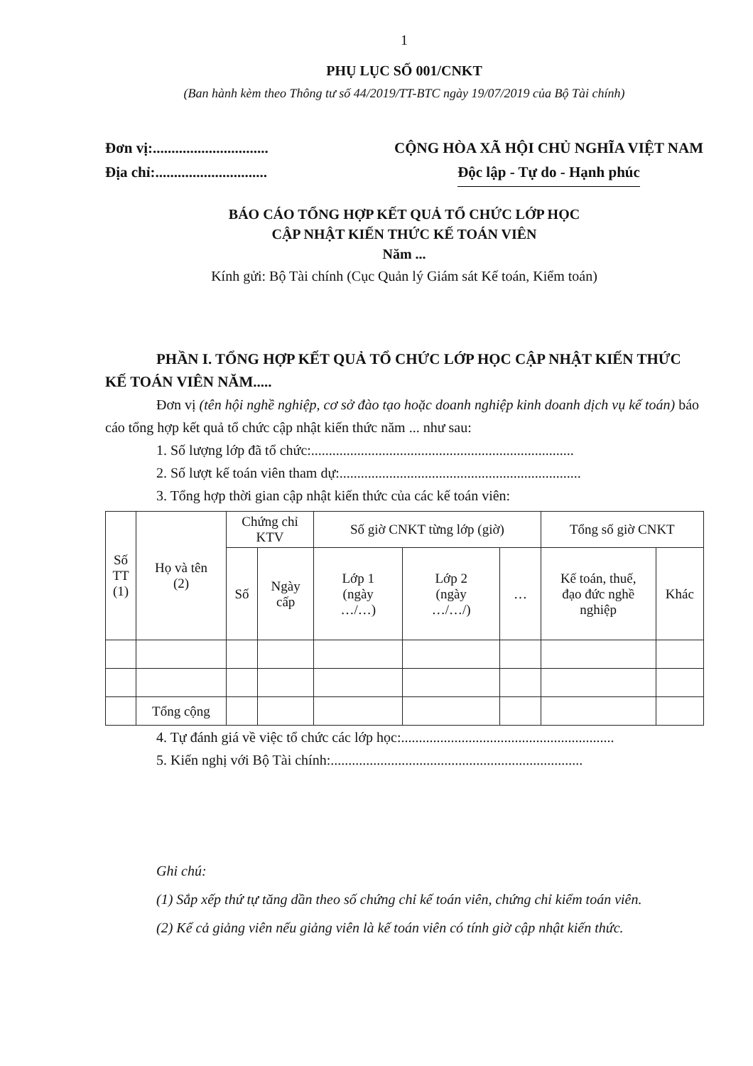1
PHỤ LỤC SỐ 001/CNKT
(Ban hành kèm theo Thông tư số 44/2019/TT-BTC ngày 19/07/2019 của Bộ Tài chính)
Đơn vị:...............................
Địa chỉ:..............................
CỘNG HÒA XÃ HỘI CHỦ NGHĨA VIỆT NAM
Độc lập - Tự do - Hạnh phúc
BÁO CÁO TỔNG HỢP KẾT QUẢ TỔ CHỨC LỚP HỌC
CẬP NHẬT KIẾN THỨC KẾ TOÁN VIÊN
Năm ...
Kính gửi: Bộ Tài chính (Cục Quản lý Giám sát Kế toán, Kiểm toán)
PHẦN I. TỔNG HỢP KẾT QUẢ TỔ CHỨC LỚP HỌC CẬP NHẬT KIẾN THỨC KẾ TOÁN VIÊN NĂM.....
Đơn vị (tên hội nghề nghiệp, cơ sở đào tạo hoặc doanh nghiệp kinh doanh dịch vụ kế toán) báo cáo tổng hợp kết quả tổ chức cập nhật kiến thức năm ... như sau:
1. Số lượng lớp đã tổ chức:..........................................................................
2. Số lượt kế toán viên tham dự:....................................................................
3. Tổng hợp thời gian cập nhật kiến thức của các kế toán viên:
| Số TT (1) | Họ và tên (2) | Chứng chỉ KTV | | Số giờ CNKT từng lớp (giờ) | | | Tổng số giờ CNKT | |
| --- | --- | --- | --- | --- | --- | --- | --- | --- |
| | | Số | Ngày cấp | Lớp 1 (ngày …/…) | Lớp 2 (ngày …/…/) | … | Kế toán, thuế, đạo đức nghề nghiệp | Khác |
| | Tổng cộng | | | | | | | |
4. Tự đánh giá về việc tổ chức các lớp học:............................................................
5. Kiến nghị với Bộ Tài chính:.......................................................................
Ghi chú:
(1) Sắp xếp thứ tự tăng dần theo số chứng chỉ kế toán viên, chứng chỉ kiểm toán viên.
(2) Kể cả giảng viên nếu giảng viên là kế toán viên có tính giờ cập nhật kiến thức.